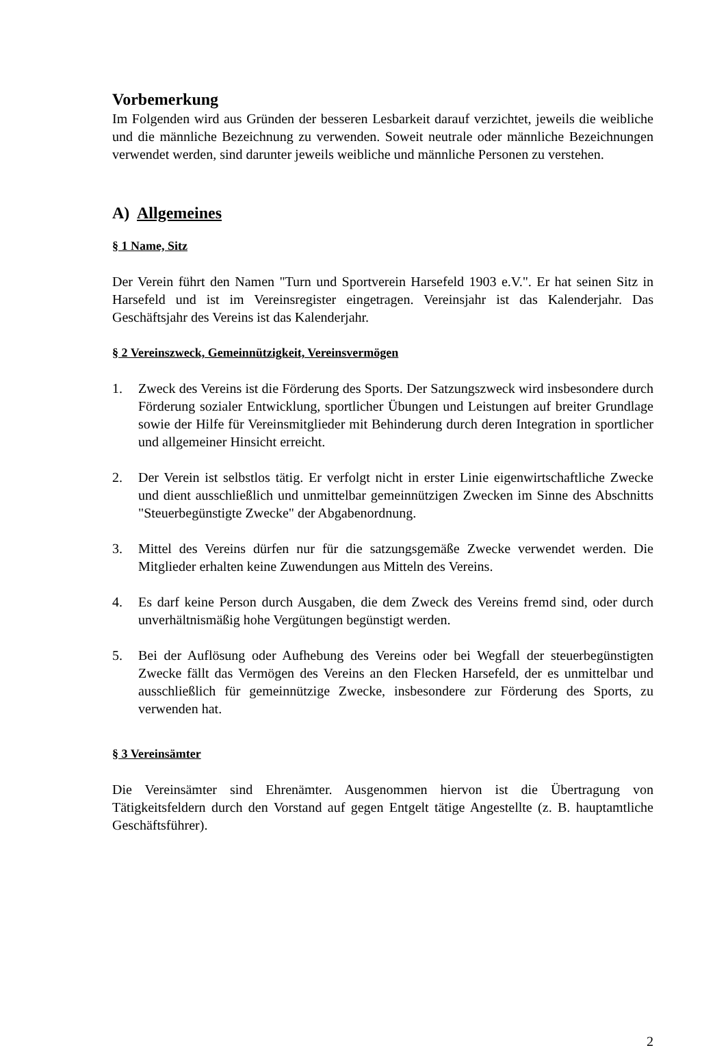Vorbemerkung
Im Folgenden wird aus Gründen der besseren Lesbarkeit darauf verzichtet, jeweils die weibliche und die männliche Bezeichnung zu verwenden. Soweit neutrale oder männliche Bezeichnungen verwendet werden, sind darunter jeweils weibliche und männliche Personen zu verstehen.
A) Allgemeines
§ 1 Name, Sitz
Der Verein führt den Namen "Turn und Sportverein Harsefeld 1903 e.V.". Er hat seinen Sitz in Harsefeld und ist im Vereinsregister eingetragen. Vereinsjahr ist das Kalenderjahr. Das Geschäftsjahr des Vereins ist das Kalenderjahr.
§ 2 Vereinszweck, Gemeinnützigkeit, Vereinsvermögen
1. Zweck des Vereins ist die Förderung des Sports. Der Satzungszweck wird insbesondere durch Förderung sozialer Entwicklung, sportlicher Übungen und Leistungen auf breiter Grundlage sowie der Hilfe für Vereinsmitglieder mit Behinderung durch deren Integration in sportlicher und allgemeiner Hinsicht erreicht.
2. Der Verein ist selbstlos tätig. Er verfolgt nicht in erster Linie eigenwirtschaftliche Zwecke und dient ausschließlich und unmittelbar gemeinnützigen Zwecken im Sinne des Abschnitts "Steuerbegünstigte Zwecke" der Abgabenordnung.
3. Mittel des Vereins dürfen nur für die satzungsgemäße Zwecke verwendet werden. Die Mitglieder erhalten keine Zuwendungen aus Mitteln des Vereins.
4. Es darf keine Person durch Ausgaben, die dem Zweck des Vereins fremd sind, oder durch unverhältnismäßig hohe Vergütungen begünstigt werden.
5. Bei der Auflösung oder Aufhebung des Vereins oder bei Wegfall der steuerbegünstigten Zwecke fällt das Vermögen des Vereins an den Flecken Harsefeld, der es unmittelbar und ausschließlich für gemeinnützige Zwecke, insbesondere zur Förderung des Sports, zu verwenden hat.
§ 3 Vereinsämter
Die Vereinsämter sind Ehrenämter. Ausgenommen hiervon ist die Übertragung von Tätigkeitsfeldern durch den Vorstand auf gegen Entgelt tätige Angestellte (z. B. hauptamtliche Geschäftsführer).
2